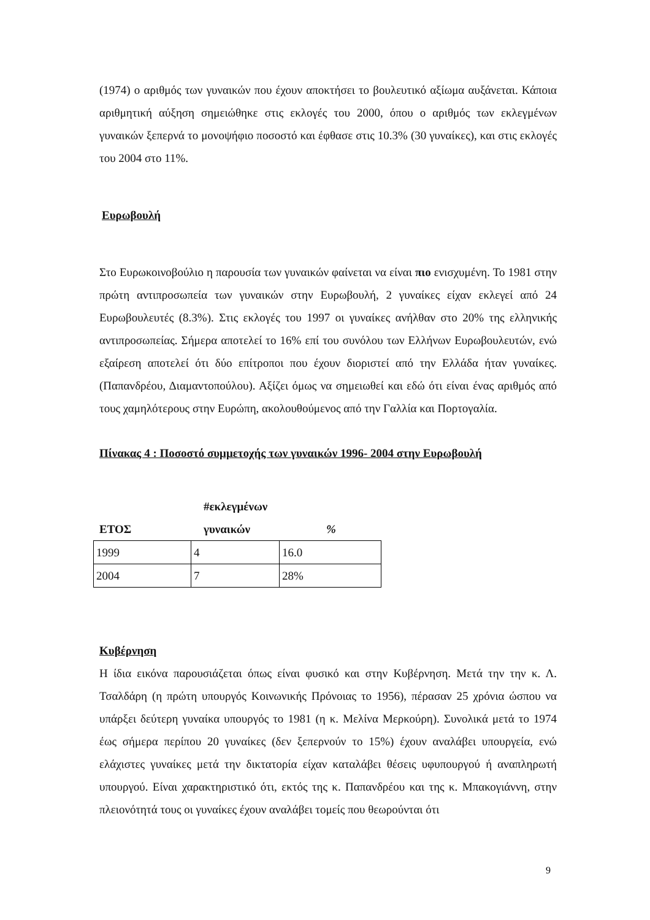(1974) ο αριθμός των γυναικών που έχουν αποκτήσει το βουλευτικό αξίωμα αυξάνεται. Κάποια αριθμητική αύξηση σημειώθηκε στις εκλογές του 2000, όπου ο αριθμός των εκλεγμένων γυναικών ξεπερνά το μονοψήφιο ποσοστό και έφθασε στις 10.3% (30 γυναίκες), και στις εκλογές του 2004 στο 11%.
Ευρωβουλή
Στο Ευρωκοινοβούλιο η παρουσία των γυναικών φαίνεται να είναι πιο ενισχυμένη. Το 1981 στην πρώτη αντιπροσωπεία των γυναικών στην Ευρωβουλή, 2 γυναίκες είχαν εκλεγεί από 24 Ευρωβουλευτές (8.3%). Στις εκλογές του 1997 οι γυναίκες ανήλθαν στο 20% της ελληνικής αντιπροσωπείας. Σήμερα αποτελεί το 16% επί του συνόλου των Ελλήνων Ευρωβουλευτών, ενώ εξαίρεση αποτελεί ότι δύο επίτροποι που έχουν διοριστεί από την Ελλάδα ήταν γυναίκες.(Παπανδρέου, Διαμαντοπούλου). Αξίζει όμως να σημειωθεί και εδώ ότι είναι ένας αριθμός από τους χαμηλότερους στην Ευρώπη, ακολουθούμενος από την Γαλλία και Πορτογαλία.
Πίνακας 4 : Ποσοστό συμμετοχής των γυναικών 1996- 2004 στην Ευρωβουλή
| ΕΤΟΣ | #εκλεγμένων γυναικών | % |
| 1999 | 4 | 16.0 |
| 2004 | 7 | 28% |
Κυβέρνηση
Η ίδια εικόνα παρουσιάζεται όπως είναι φυσικό και στην Κυβέρνηση. Μετά την την κ. Λ. Τσαλδάρη (η πρώτη υπουργός Κοινωνικής Πρόνοιας το 1956), πέρασαν 25 χρόνια ώσπου να υπάρξει δεύτερη γυναίκα υπουργός το 1981 (η κ. Μελίνα Μερκούρη). Συνολικά μετά το 1974 έως σήμερα περίπου 20 γυναίκες (δεν ξεπερνούν το 15%) έχουν αναλάβει υπουργεία, ενώ ελάχιστες γυναίκες μετά την δικτατορία είχαν καταλάβει θέσεις υφυπουργού ή αναπληρωτή υπουργού. Είναι χαρακτηριστικό ότι, εκτός της κ. Παπανδρέου και της κ. Μπακογιάννη, στην πλειονότητά τους οι γυναίκες έχουν αναλάβει τομείς που θεωρούνται ότι
9